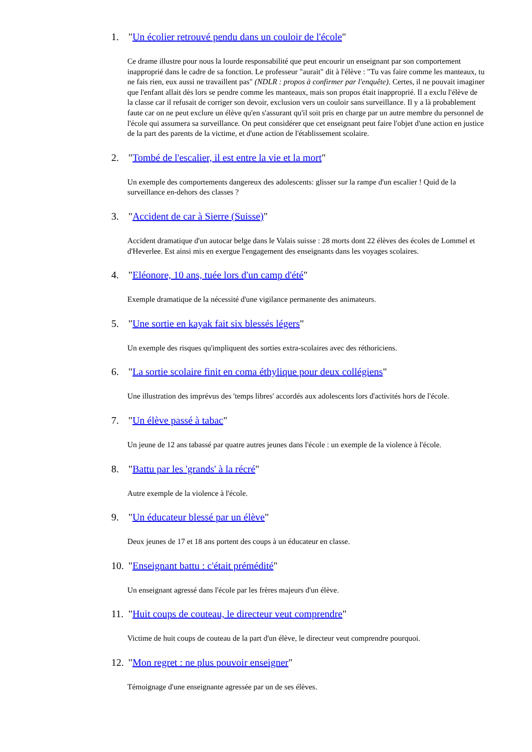1. "Un écolier retrouvé pendu dans un couloir de l'école"
Ce drame illustre pour nous la lourde responsabilité que peut encourir un enseignant par son comportement inapproprié dans le cadre de sa fonction. Le professeur "aurait" dit à l'élève : "Tu vas faire comme les manteaux, tu ne fais rien, eux aussi ne travaillent pas" (NDLR : propos à confirmer par l'enquête). Certes, il ne pouvait imaginer que l'enfant allait dès lors se pendre comme les manteaux, mais son propos était inapproprié. Il a exclu l'élève de la classe car il refusait de corriger son devoir, exclusion vers un couloir sans surveillance. Il y a là probablement faute car on ne peut exclure un élève qu'en s'assurant qu'il soit pris en charge par un autre membre du personnel de l'école qui assumera sa surveillance. On peut considérer que cet enseignant peut faire l'objet d'une action en justice de la part des parents de la victime, et d'une action de l'établissement scolaire.
2. "Tombé de l'escalier, il est entre la vie et la mort"
Un exemple des comportements dangereux des adolescents: glisser sur la rampe d'un escalier ! Quid de la surveillance en-dehors des classes ?
3. "Accident de car à Sierre (Suisse)"
Accident dramatique d'un autocar belge dans le Valais suisse : 28 morts dont 22 élèves des écoles de Lommel et d'Heverlee. Est ainsi mis en exergue l'engagement des enseignants dans les voyages scolaires.
4. "Eléonore, 10 ans, tuée lors d'un camp d'été"
Exemple dramatique de la nécessité d'une vigilance permanente des animateurs.
5. "Une sortie en kayak fait six blessés légers"
Un exemple des risques qu'impliquent des sorties extra-scolaires avec des réthoriciens.
6. "La sortie scolaire finit en coma éthylique pour deux collégiens"
Une illustration des imprévus des 'temps libres' accordés aux adolescents lors d'activités hors de l'école.
7. "Un élève passé à tabac"
Un jeune de 12 ans tabassé par quatre autres jeunes dans l'école : un exemple de la violence à l'école.
8. "Battu par les 'grands' à la récré"
Autre exemple de la violence à l'école.
9. "Un éducateur blessé par un élève"
Deux jeunes de 17 et 18 ans portent des coups à un éducateur en classe.
10. "Enseignant battu : c'était prémédité"
Un enseignant agressé dans l'école par les frères majeurs d'un élève.
11. "Huit coups de couteau, le directeur veut comprendre"
Victime de huit coups de couteau de la part d'un élève, le directeur veut comprendre pourquoi.
12. "Mon regret : ne plus pouvoir enseigner"
Témoignage d'une enseignante agressée par un de ses élèves.